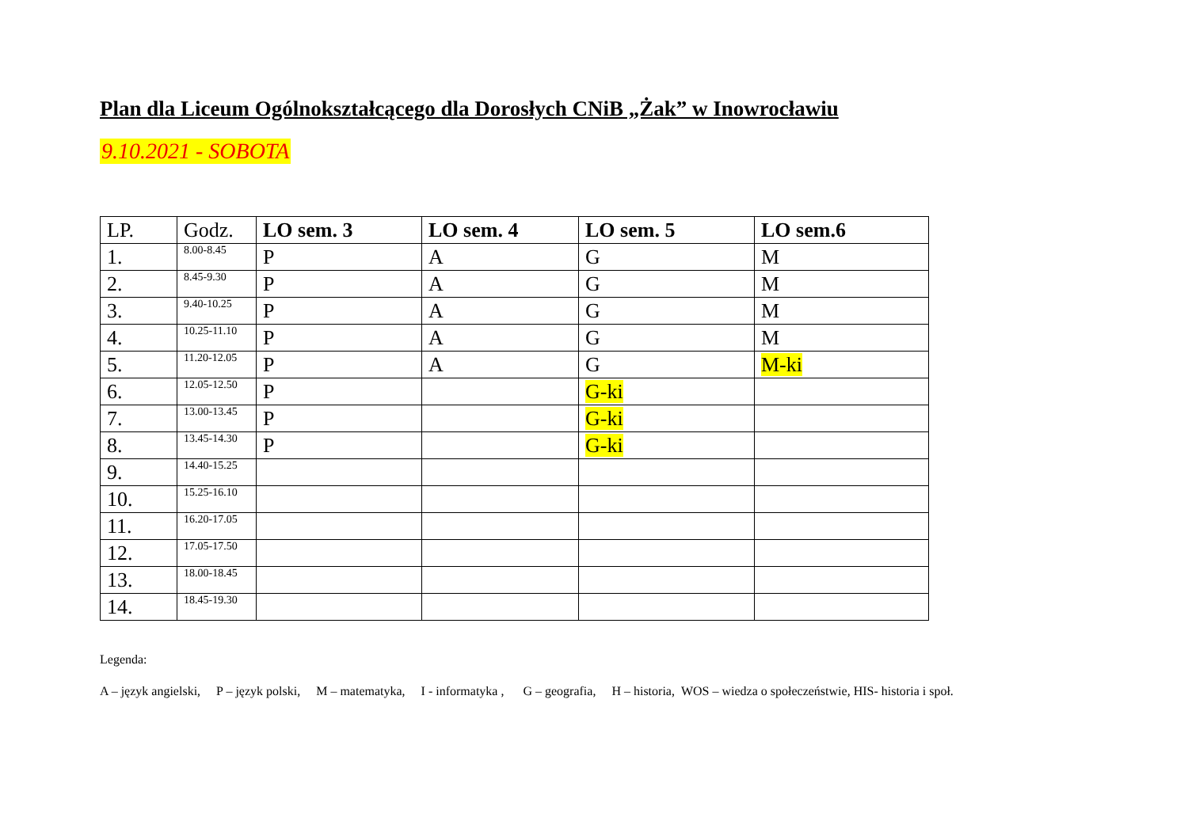Plan dla Liceum Ogólnokształcącego dla Dorosłych CNiB „Żak” w Inowrocławiu
9.10.2021 - SOBOTA
| LP. | Godz. | LO sem. 3 | LO sem. 4 | LO sem. 5 | LO sem.6 |
| --- | --- | --- | --- | --- | --- |
| 1. | 8.00-8.45 | P | A | G | M |
| 2. | 8.45-9.30 | P | A | G | M |
| 3. | 9.40-10.25 | P | A | G | M |
| 4. | 10.25-11.10 | P | A | G | M |
| 5. | 11.20-12.05 | P | A | G | M-ki |
| 6. | 12.05-12.50 | P | | G-ki | |
| 7. | 13.00-13.45 | P | | G-ki | |
| 8. | 13.45-14.30 | P | | G-ki | |
| 9. | 14.40-15.25 | | | | |
| 10. | 15.25-16.10 | | | | |
| 11. | 16.20-17.05 | | | | |
| 12. | 17.05-17.50 | | | | |
| 13. | 18.00-18.45 | | | | |
| 14. | 18.45-19.30 | | | | |
Legenda:
A – język angielski, P – język polski, M – matematyka, I - informatyka , G – geografia, H – historia, WOS – wiedza o społeczeństwie, HIS- historia i społ.